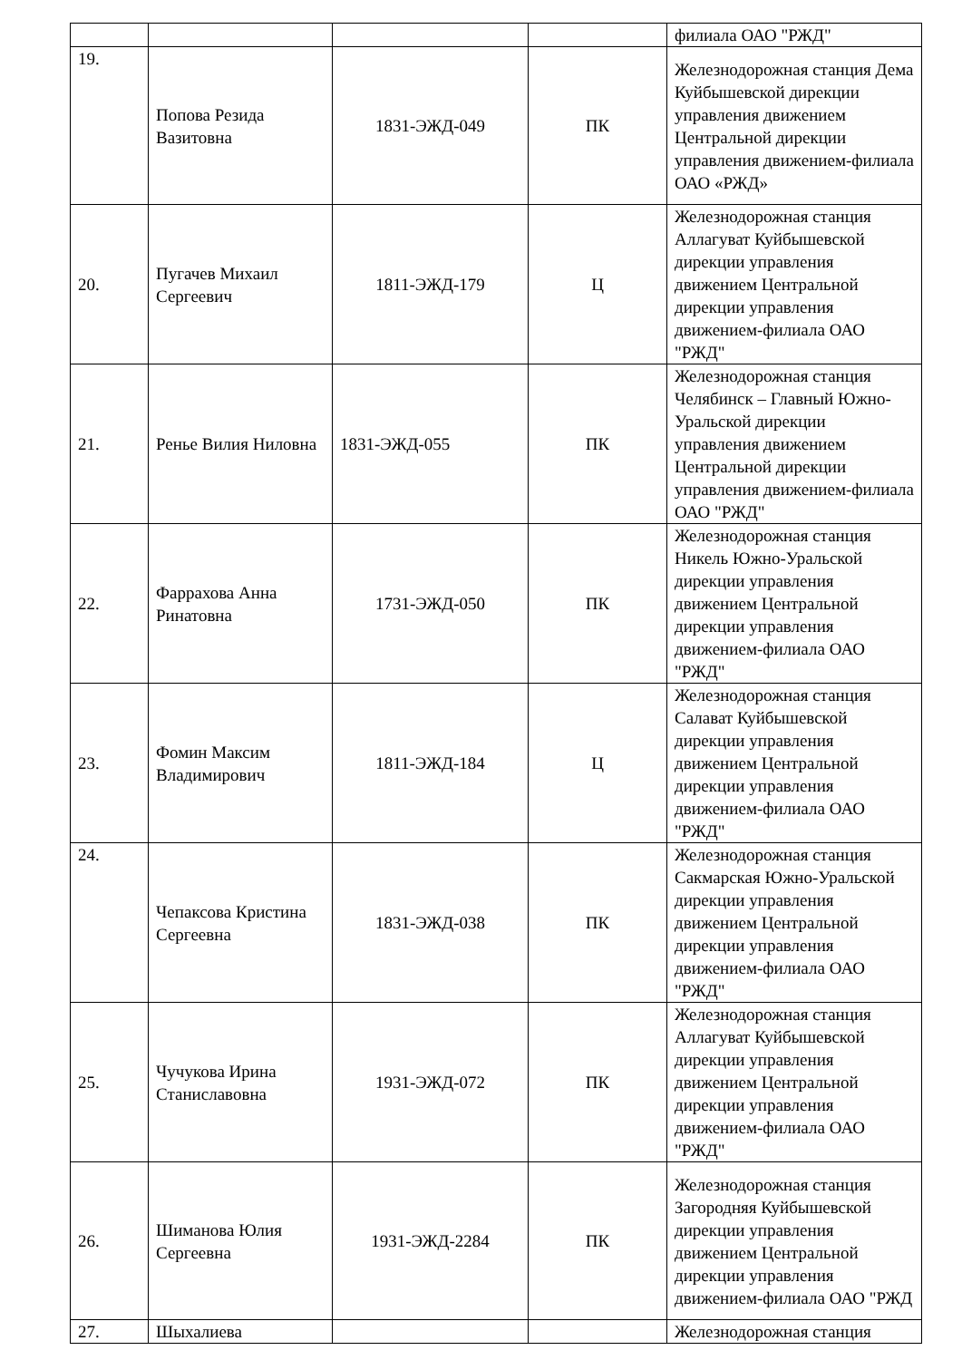| | | | | филиала ОАО "РЖД" |
| 19. | Попова Резида Вазитовна | 1831-ЭЖД-049 | ПК | Железнодорожная станция Дема Куйбышевской дирекции управления движением Центральной дирекции управления движением-филиала ОАО «РЖД» |
| 20. | Пугачев Михаил Сергеевич | 1811-ЭЖД-179 | Ц | Железнодорожная станция Аллагуват Куйбышевской дирекции управления движением Центральной дирекции управления движением-филиала ОАО "РЖД" |
| 21. | Ренье Вилия Ниловна | 1831-ЭЖД-055 | ПК | Железнодорожная станция Челябинск – Главный Южно-Уральской дирекции управления движением Центральной дирекции управления движением-филиала ОАО "РЖД" |
| 22. | Фаррахова Анна Ринатовна | 1731-ЭЖД-050 | ПК | Железнодорожная станция Никель Южно-Уральской дирекции управления движением Центральной дирекции управления движением-филиала ОАО "РЖД" |
| 23. | Фомин Максим Владимирович | 1811-ЭЖД-184 | Ц | Железнодорожная станция Салават Куйбышевской дирекции управления движением Центральной дирекции управления движением-филиала ОАО "РЖД" |
| 24. | Чепаксова Кристина Сергеевна | 1831-ЭЖД-038 | ПК | Железнодорожная станция Сакмарская Южно-Уральской дирекции управления движением Центральной дирекции управления движением-филиала ОАО "РЖД" |
| 25. | Чучукова Ирина Станиславовна | 1931-ЭЖД-072 | ПК | Железнодорожная станция Аллагуват Куйбышевской дирекции управления движением Центральной дирекции управления движением-филиала ОАО "РЖД" |
| 26. | Шиманова Юлия Сергеевна | 1931-ЭЖД-2284 | ПК | Железнодорожная станция Загородняя Куйбышевской дирекции управления движением Центральной дирекции управления движением-филиала ОАО "РЖД |
| 27. | Шыхалиева | | | Железнодорожная станция |